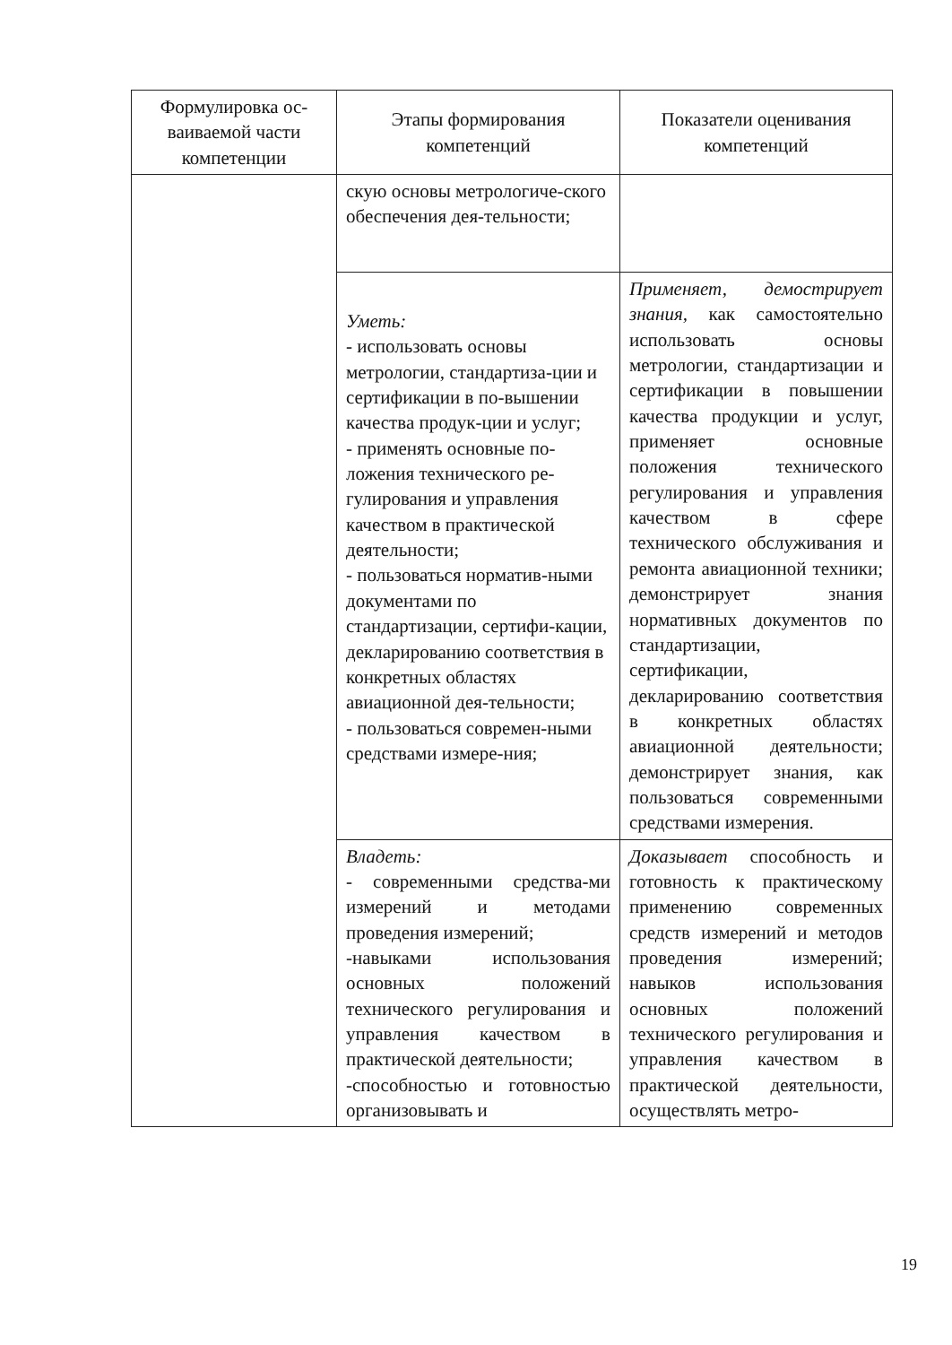| Формулировка ос-ваиваемой части компетенции | Этапы формирования компетенций | Показатели оценивания компетенций |
| --- | --- | --- |
| | скую основы метрологиче-ского обеспечения дея-тельности; | |
| | Уметь: - использовать основы метрологии, стандартиза-ции и сертификации в по-вышении качества продук-ции и услуг; - применять основные по-ложения технического ре-гулирования и управления качеством в практической деятельности; - пользоваться норматив-ными документами по стандартизации, сертифи-кации, декларированию соответствия в конкретных областях авиационной дея-тельности; - пользоваться современ-ными средствами измере-ния; | Применяет, демострирует знания, как самостоятельно использовать основы метрологии, стандартизации и сертификации в повышении качества продукции и услуг, применяет основные положения технического регулирования и управления качеством в сфере технического обслуживания и ремонта авиационной техники; демонстрирует знания нормативных документов по стандартизации, сертификации, декларированию соответствия в конкретных областях авиационной деятельности; демонстрирует знания, как пользоваться современными средствами измерения. |
| | Владеть: - современными средства-ми измерений и методами проведения измерений; -навыками использования основных положений технического регулирования и управления качеством в практической деятельности; -способностью и готовностью организовывать и | Доказывает способность и готовность к практическому применению современных средств измерений и методов проведения измерений; навыков использования основных положений технического регулирования и управления качеством в практической деятельности, осуществлять метро- |
19